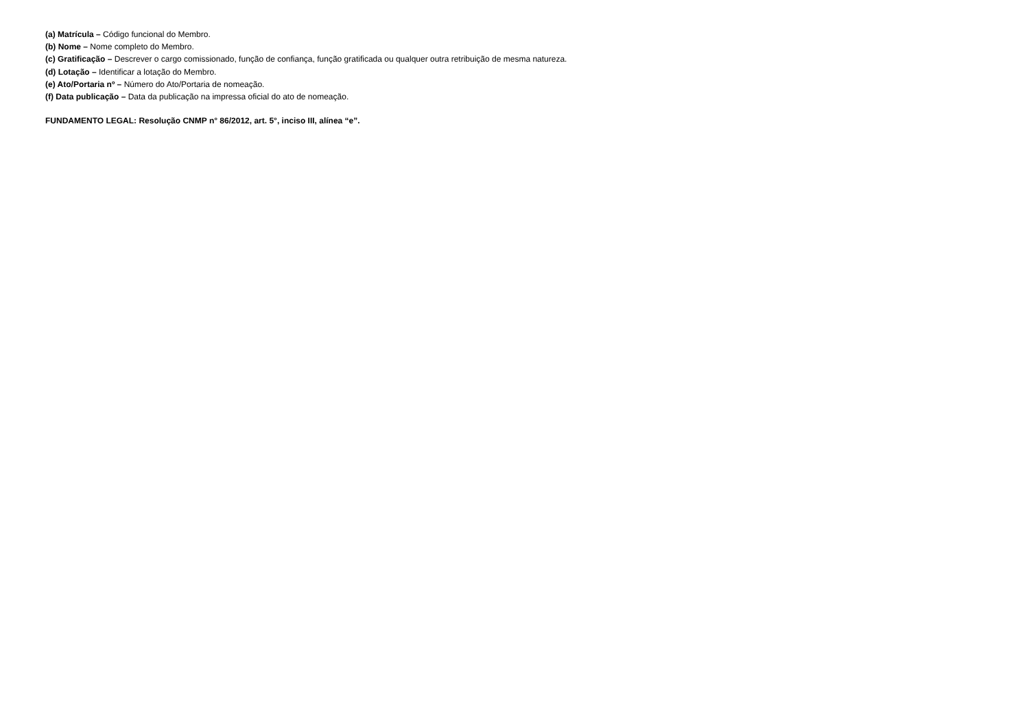(a) Matrícula – Código funcional do Membro.
(b) Nome – Nome completo do Membro.
(c) Gratificação – Descrever o cargo comissionado, função de confiança, função gratificada ou qualquer outra retribuição de mesma natureza.
(d) Lotação – Identificar a lotação do Membro.
(e) Ato/Portaria nº – Número do Ato/Portaria de nomeação.
(f) Data publicação – Data da publicação na impressa oficial do ato de nomeação.
FUNDAMENTO LEGAL: Resolução CNMP n° 86/2012, art. 5°, inciso III, alínea “e”.